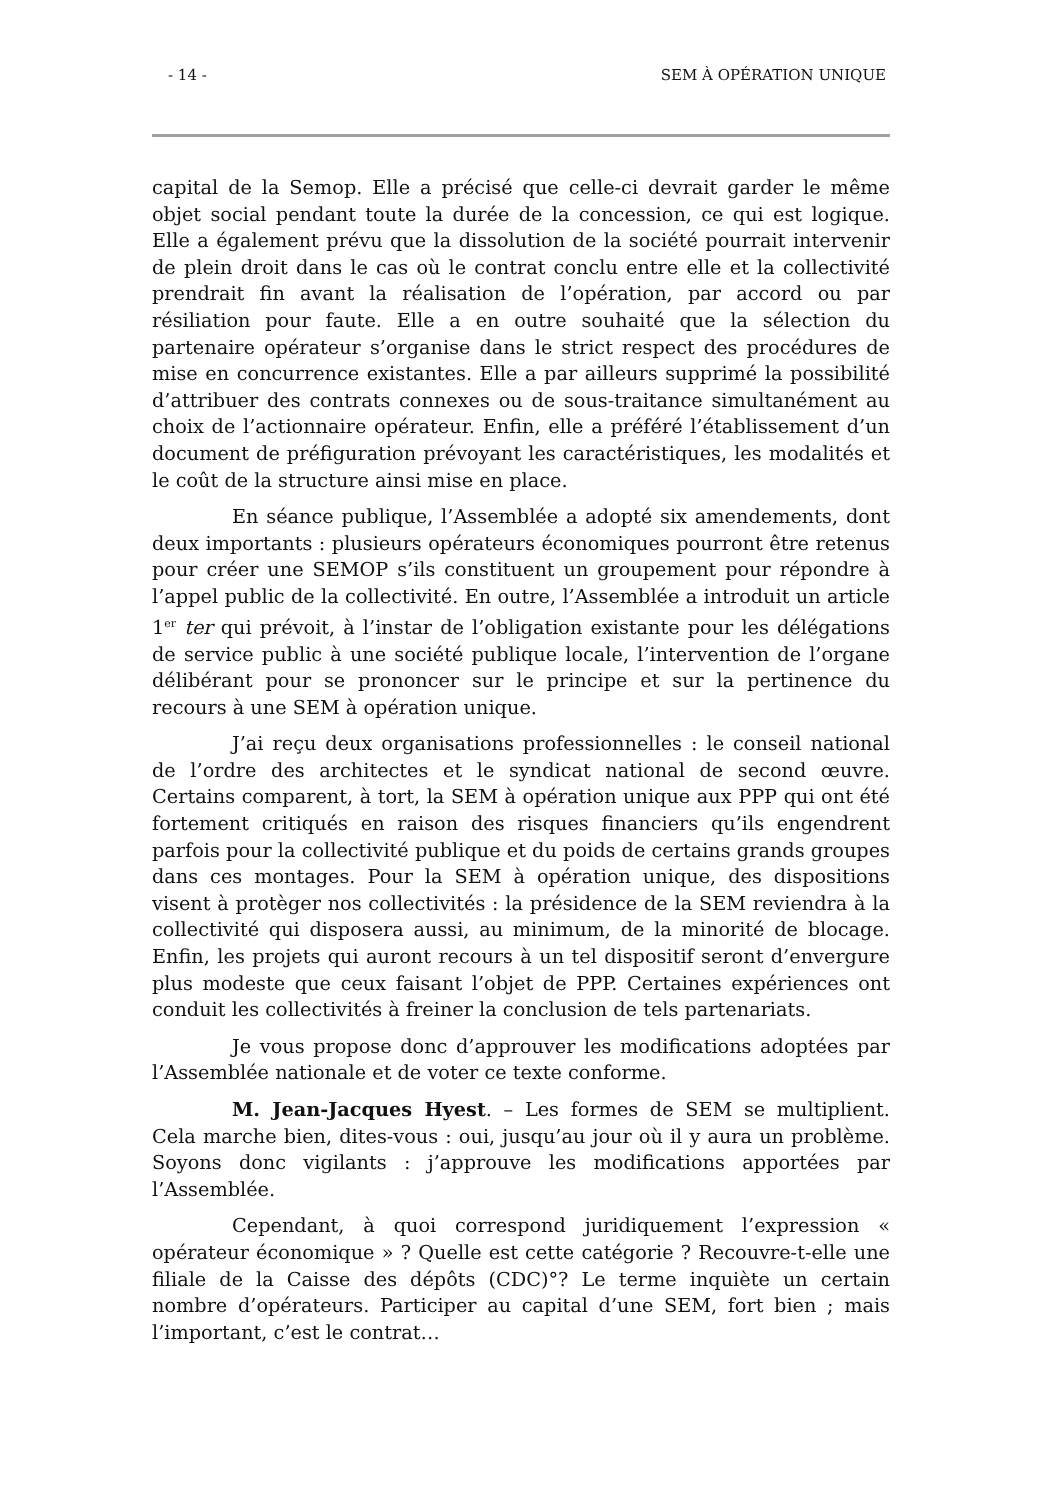- 14 - SEM À OPÉRATION UNIQUE
capital de la Semop. Elle a précisé que celle-ci devrait garder le même objet social pendant toute la durée de la concession, ce qui est logique. Elle a également prévu que la dissolution de la société pourrait intervenir de plein droit dans le cas où le contrat conclu entre elle et la collectivité prendrait fin avant la réalisation de l’opération, par accord ou par résiliation pour faute. Elle a en outre souhaité que la sélection du partenaire opérateur s’organise dans le strict respect des procédures de mise en concurrence existantes. Elle a par ailleurs supprimé la possibilité d’attribuer des contrats connexes ou de sous-traitance simultanément au choix de l’actionnaire opérateur. Enfin, elle a préféré l’établissement d’un document de préfiguration prévoyant les caractéristiques, les modalités et le coût de la structure ainsi mise en place.
En séance publique, l’Assemblée a adopté six amendements, dont deux importants : plusieurs opérateurs économiques pourront être retenus pour créer une SEMOP s’ils constituent un groupement pour répondre à l’appel public de la collectivité. En outre, l’Assemblée a introduit un article 1<sup>er</sup> ter qui prévoit, à l’instar de l’obligation existante pour les délégations de service public à une société publique locale, l’intervention de l’organe délibérant pour se prononcer sur le principe et sur la pertinence du recours à une SEM à opération unique.
J’ai reçu deux organisations professionnelles : le conseil national de l’ordre des architectes et le syndicat national de second œuvre. Certains comparent, à tort, la SEM à opération unique aux PPP qui ont été fortement critiqués en raison des risques financiers qu’ils engendrent parfois pour la collectivité publique et du poids de certains grands groupes dans ces montages. Pour la SEM à opération unique, des dispositions visent à protèger nos collectivités : la présidence de la SEM reviendra à la collectivité qui disposera aussi, au minimum, de la minorité de blocage. Enfin, les projets qui auront recours à un tel dispositif seront d’envergure plus modeste que ceux faisant l’objet de PPP. Certaines expériences ont conduit les collectivités à freiner la conclusion de tels partenariats.
Je vous propose donc d’approuver les modifications adoptées par l’Assemblée nationale et de voter ce texte conforme.
M. Jean-Jacques Hyest. – Les formes de SEM se multiplient. Cela marche bien, dites-vous : oui, jusqu’au jour où il y aura un problème. Soyons donc vigilants : j’approuve les modifications apportées par l’Assemblée.
Cependant, à quoi correspond juridiquement l’expression « opérateur économique » ? Quelle est cette catégorie ? Recouvre-t-elle une filiale de la Caisse des dépôts (CDC)°? Le terme inquiète un certain nombre d’opérateurs. Participer au capital d’une SEM, fort bien ; mais l’important, c’est le contrat…